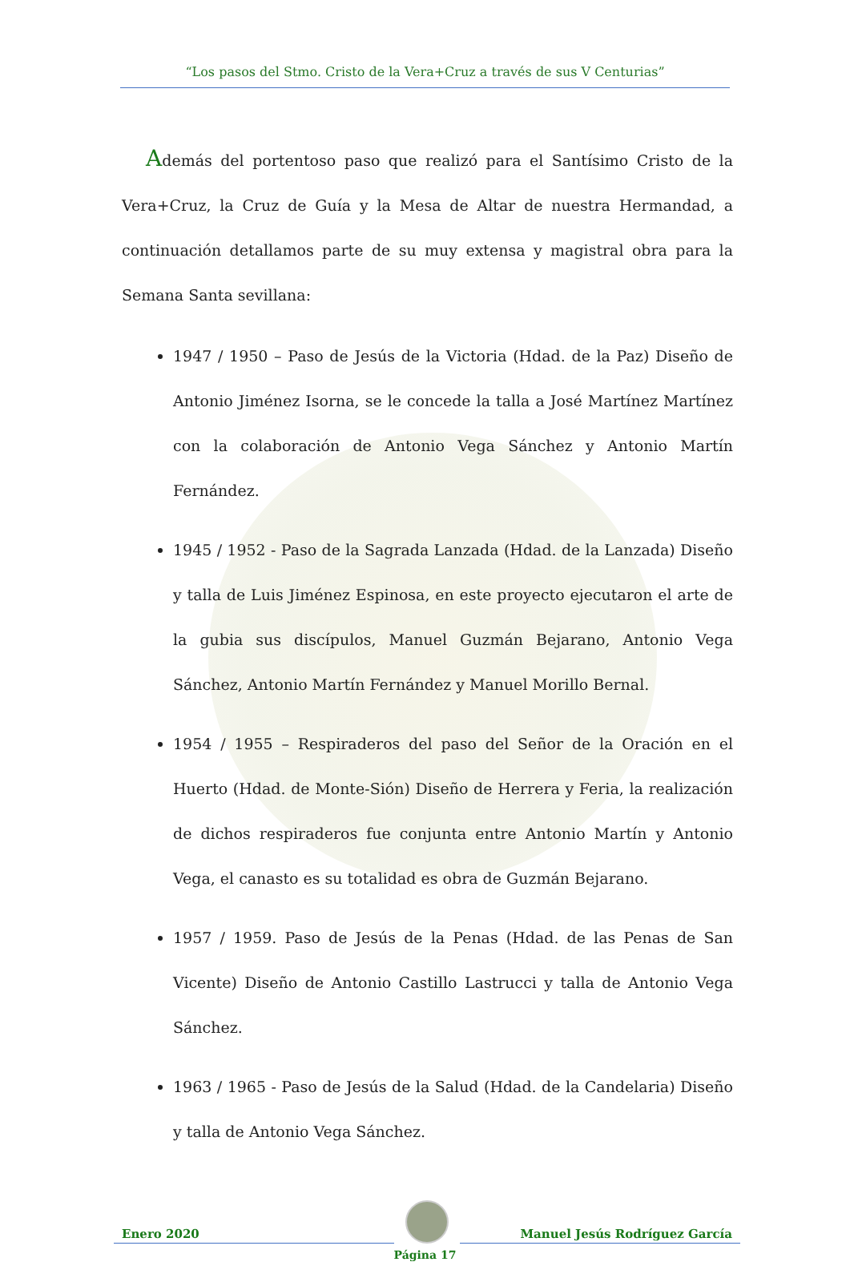“Los pasos del Stmo. Cristo de la Vera+Cruz a través de sus V Centurias”
Además del portentoso paso que realizó para el Santísimo Cristo de la Vera+Cruz, la Cruz de Guía y la Mesa de Altar de nuestra Hermandad, a continuación detallamos parte de su muy extensa y magistral obra para la Semana Santa sevillana:
1947 / 1950 – Paso de Jesús de la Victoria (Hdad. de la Paz) Diseño de Antonio Jiménez Isorna, se le concede la talla a José Martínez Martínez con la colaboración de Antonio Vega Sánchez y Antonio Martín Fernández.
1945 / 1952 - Paso de la Sagrada Lanzada (Hdad. de la Lanzada) Diseño y talla de Luis Jiménez Espinosa, en este proyecto ejecutaron el arte de la gubia sus discípulos, Manuel Guzmán Bejarano, Antonio Vega Sánchez, Antonio Martín Fernández y Manuel Morillo Bernal.
1954 / 1955 – Respiraderos del paso del Señor de la Oración en el Huerto (Hdad. de Monte-Sión) Diseño de Herrera y Feria, la realización de dichos respiraderos fue conjunta entre Antonio Martín y Antonio Vega, el canasto es su totalidad es obra de Guzmán Bejarano.
1957 / 1959. Paso de Jesús de la Penas (Hdad. de las Penas de San Vicente) Diseño de Antonio Castillo Lastrucci y talla de Antonio Vega Sánchez.
1963 / 1965 - Paso de Jesús de la Salud (Hdad. de la Candelaria) Diseño y talla de Antonio Vega Sánchez.
Enero 2020
Manuel Jesús Rodríguez García
Página 17